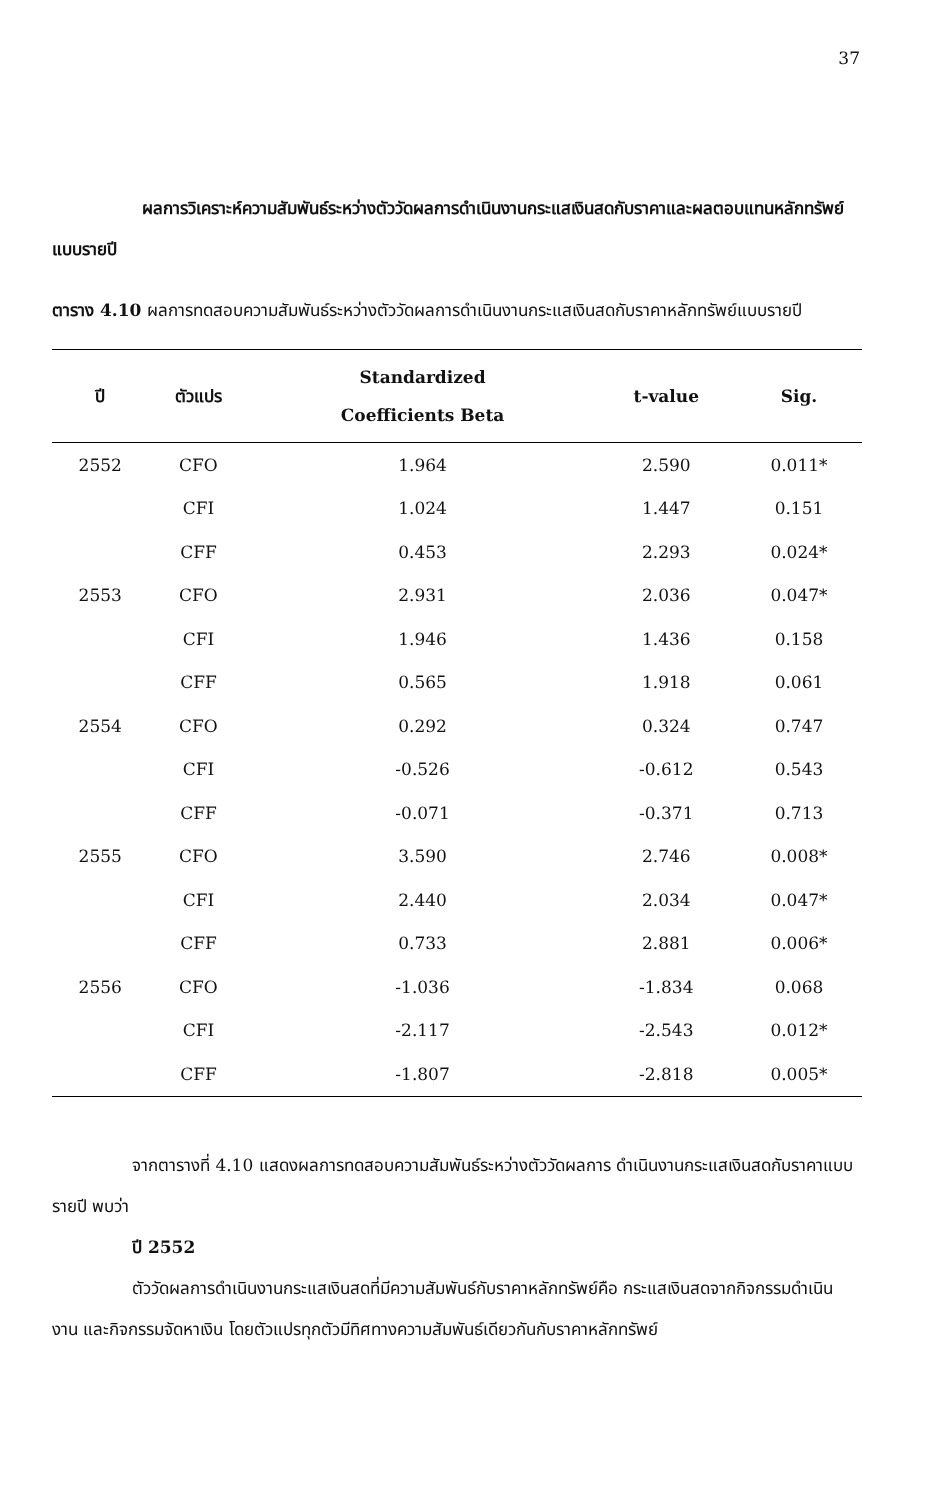37
ผลการวิเคราะห์ความสัมพันธ์ระหว่างตัววัดผลการดำเนินงานกระแสเงินสดกับราคาและผลตอบแทนหลักทรัพย์แบบรายปี
ตาราง 4.10 ผลการทดสอบความสัมพันธ์ระหว่างตัววัดผลการดำเนินงานกระแสเงินสดกับราคาหลักทรัพย์แบบรายปี
| ปี | ตัวแปร | Standardized Coefficients Beta | t-value | Sig. |
| --- | --- | --- | --- | --- |
| 2552 | CFO | 1.964 | 2.590 | 0.011* |
| | CFI | 1.024 | 1.447 | 0.151 |
| | CFF | 0.453 | 2.293 | 0.024* |
| 2553 | CFO | 2.931 | 2.036 | 0.047* |
| | CFI | 1.946 | 1.436 | 0.158 |
| | CFF | 0.565 | 1.918 | 0.061 |
| 2554 | CFO | 0.292 | 0.324 | 0.747 |
| | CFI | -0.526 | -0.612 | 0.543 |
| | CFF | -0.071 | -0.371 | 0.713 |
| 2555 | CFO | 3.590 | 2.746 | 0.008* |
| | CFI | 2.440 | 2.034 | 0.047* |
| | CFF | 0.733 | 2.881 | 0.006* |
| 2556 | CFO | -1.036 | -1.834 | 0.068 |
| | CFI | -2.117 | -2.543 | 0.012* |
| | CFF | -1.807 | -2.818 | 0.005* |
จากตารางที่ 4.10 แสดงผลการทดสอบความสัมพันธ์ระหว่างตัววัดผลการ ดำเนินงานกระแสเงินสดกับราคาแบบรายปี พบว่า
ปี 2552
ตัววัดผลการดำเนินงานกระแสเงินสดที่มีความสัมพันธ์กับราคาหลักทรัพย์คือ กระแสเงินสดจากกิจกรรมดำเนินงาน และกิจกรรมจัดหาเงิน โดยตัวแปรทุกตัวมีทิศทางความสัมพันธ์เดียวกันกับราคาหลักทรัพย์